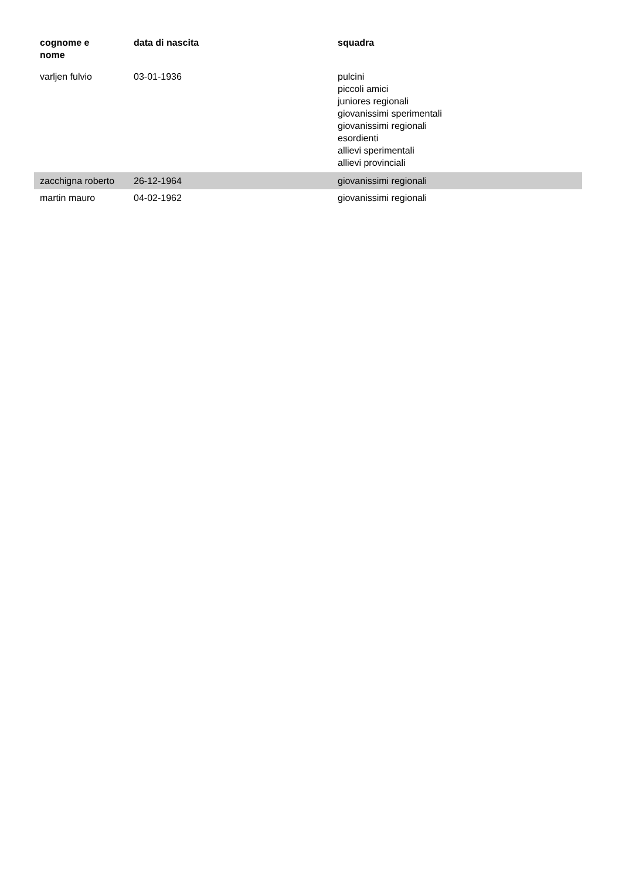| cognome e nome | data di nascita | squadra |
| --- | --- | --- |
| varljen fulvio | 03-01-1936 | pulcini piccoli amici juniores regionali giovanissimi sperimentali giovanissimi regionali esordienti allievi sperimentali allievi provinciali |
| zacchigna roberto | 26-12-1964 | giovanissimi regionali |
| martin mauro | 04-02-1962 | giovanissimi regionali |